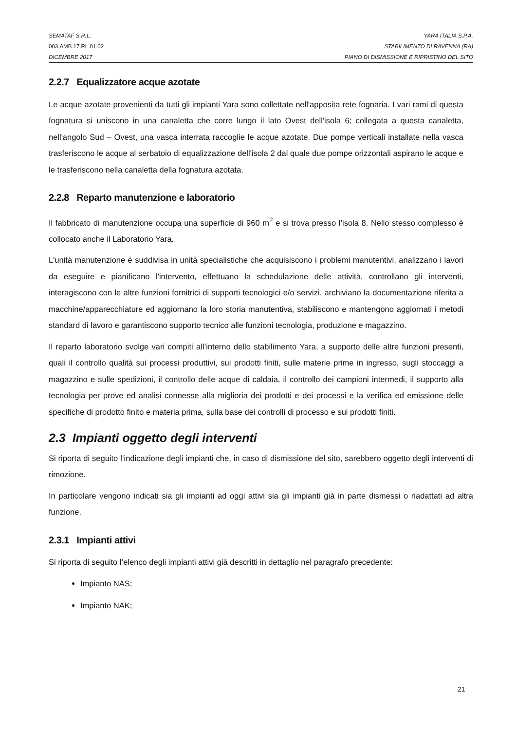SEMATAF S.R.L. YARA ITALIA S.P.A.
003.AMB.17.RL.01.02 STABILIMENTO DI RAVENNA (RA)
DICEMBRE 2017 PIANO DI DISMISSIONE E RIPRISTINO DEL SITO
2.2.7 Equalizzatore acque azotate
Le acque azotate provenienti da tutti gli impianti Yara sono collettate nell'apposita rete fognaria. I vari rami di questa fognatura si uniscono in una canaletta che corre lungo il lato Ovest dell'isola 6; collegata a questa canaletta, nell'angolo Sud – Ovest, una vasca interrata raccoglie le acque azotate. Due pompe verticali installate nella vasca trasferiscono le acque al serbatoio di equalizzazione dell'isola 2 dal quale due pompe orizzontali aspirano le acque e le trasferiscono nella canaletta della fognatura azotata.
2.2.8 Reparto manutenzione e laboratorio
Il fabbricato di manutenzione occupa una superficie di 960 m<sup>2</sup> e si trova presso l’isola 8. Nello stesso complesso è collocato anche il Laboratorio Yara.
L'unità manutenzione è suddivisa in unità specialistiche che acquisiscono i problemi manutentivi, analizzano i lavori da eseguire e pianificano l'intervento, effettuano la schedulazione delle attività, controllano gli interventi, interagiscono con le altre funzioni fornitrici di supporti tecnologici e/o servizi, archiviano la documentazione riferita a macchine/apparecchiature ed aggiornano la loro storia manutentiva, stabiliscono e mantengono aggiornati i metodi standard di lavoro e garantiscono supporto tecnico alle funzioni tecnologia, produzione e magazzino.
Il reparto laboratorio svolge vari compiti all’interno dello stabilimento Yara, a supporto delle altre funzioni presenti, quali il controllo qualità sui processi produttivi, sui prodotti finiti, sulle materie prime in ingresso, sugli stoccaggi a magazzino e sulle spedizioni, il controllo delle acque di caldaia, il controllo dei campioni intermedi, il supporto alla tecnologia per prove ed analisi connesse alla miglioria dei prodotti e dei processi e la verifica ed emissione delle specifiche di prodotto finito e materia prima, sulla base dei controlli di processo e sui prodotti finiti.
2.3 Impianti oggetto degli interventi
Si riporta di seguito l’indicazione degli impianti che, in caso di dismissione del sito, sarebbero oggetto degli interventi di rimozione.
In particolare vengono indicati sia gli impianti ad oggi attivi sia gli impianti già in parte dismessi o riadattati ad altra funzione.
2.3.1 Impianti attivi
Si riporta di seguito l’elenco degli impianti attivi già descritti in dettaglio nel paragrafo precedente:
Impianto NAS;
Impianto NAK;
21